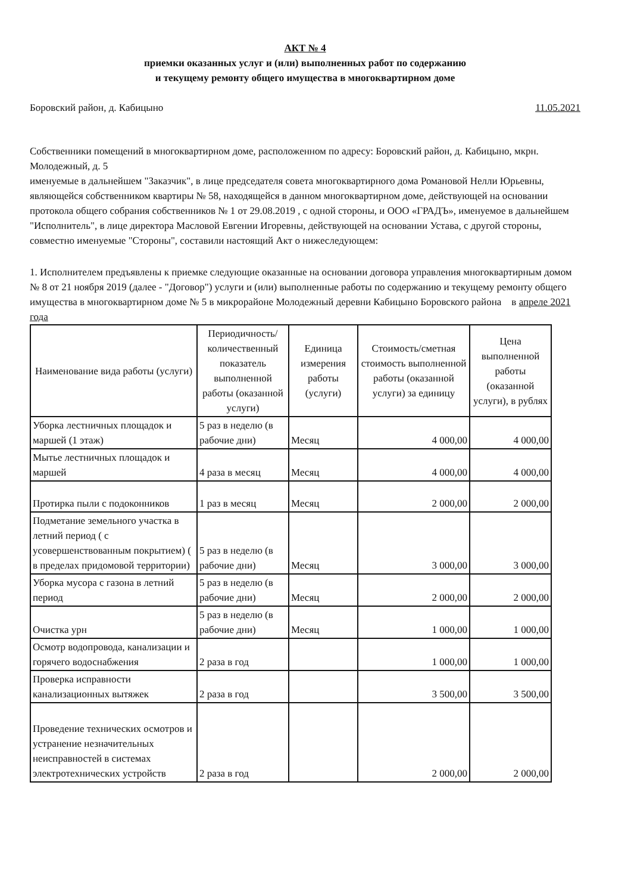АКТ № 4
приемки оказанных услуг и (или) выполненных работ по содержанию
и текущему ремонту общего имущества в многоквартирном доме
Боровский район, д. Кабицыно 11.05.2021
Собственники помещений в многоквартирном доме, расположенном по адресу: Боровский район, д. Кабицыно, мкрн. Молодежный, д. 5
именуемые в дальнейшем "Заказчик", в лице председателя совета многоквартирного дома Романовой Нелли Юрьевны, являющейся собственником квартиры № 58, находящейся в данном многоквартирном доме, действующей на основании протокола общего собрания собственников № 1 от 29.08.2019 , с одной стороны, и ООО «ГРАДЪ», именуемое в дальнейшем "Исполнитель", в лице директора Масловой Евгении Игоревны, действующей на основании Устава, с другой стороны, совместно именуемые "Стороны", составили настоящий Акт о нижеследующем:
1. Исполнителем предъявлены к приемке следующие оказанные на основании договора управления многоквартирным домом № 8 от 21 ноября 2019 (далее - "Договор") услуги и (или) выполненные работы по содержанию и текущему ремонту общего имущества в многоквартирном доме № 5 в микрорайоне Молодежный деревни Кабицыно Боровского района в апреле 2021 года
| Наименование вида работы (услуги) | Периодичность/количественный показатель выполненной работы (оказанной услуги) | Единица измерения работы (услуги) | Стоимость/сметная стоимость выполненной работы (оказанной услуги) за единицу | Цена выполненной работы (оказанной услуги), в рублях |
| --- | --- | --- | --- | --- |
| Уборка лестничных площадок и маршей (1 этаж) | 5 раз в неделю (в рабочие дни) | Месяц | 4 000,00 | 4 000,00 |
| Мытье лестничных площадок и маршей | 4 раза в месяц | Месяц | 4 000,00 | 4 000,00 |
| Протирка пыли с подоконников | 1 раз в месяц | Месяц | 2 000,00 | 2 000,00 |
| Подметание земельного участка в летний период ( с усовершенствованным покрытием) ( в пределах придомовой территории) | 5 раз в неделю (в рабочие дни) | Месяц | 3 000,00 | 3 000,00 |
| Уборка мусора с газона в летний период | 5 раз в неделю (в рабочие дни) | Месяц | 2 000,00 | 2 000,00 |
| Очистка урн | 5 раз в неделю (в рабочие дни) | Месяц | 1 000,00 | 1 000,00 |
| Осмотр водопровода, канализации и горячего водоснабжения | 2 раза в год | | 1 000,00 | 1 000,00 |
| Проверка исправности канализационных вытяжек | 2 раза в год | | 3 500,00 | 3 500,00 |
| Проведение технических осмотров и устранение незначительных неисправностей в системах электротехнических устройств | 2 раза в год | | 2 000,00 | 2 000,00 |